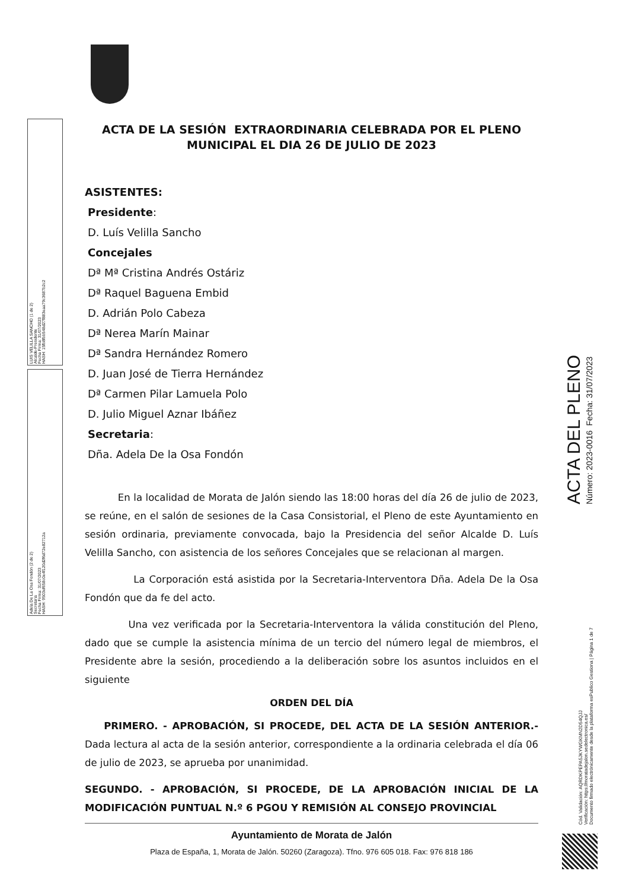LUIS VELILLA SANCHO (1 de 2)
Alcalde-Presidente
Fecha Firma: 31/07/2023
HASH: 15fb8fbb548d27f883eaa79c3687b2c2
Adela De La Osa Fondón (2 de 2)
Secretaria
Fecha Firma: 31/07/2023
HASH: 9503ef658c0e4f120d2f6d72e82712a
ACTA DEL PLENO
Número: 2023-0016 Fecha: 31/07/2023
Cód. Validación: AQRDKPEPA5JKYWGKMN2D54QJJ
Verificación: https://moratadejalon.sedelectronica.es/
Documento firmado electrónicamente desde la plataforma esPublico Gestiona | Página 1 de 7
ACTA DE LA SESIÓN EXTRAORDINARIA CELEBRADA POR EL PLENO MUNICIPAL EL DIA 26 DE JULIO DE 2023
ASISTENTES:
Presidente:
D. Luís Velilla Sancho
Concejales
Dª Mª Cristina Andrés Ostáriz
Dª Raquel Baguena Embid
D. Adrián Polo Cabeza
Dª Nerea Marín Mainar
Dª Sandra Hernández Romero
D. Juan José de Tierra Hernández
Dª Carmen Pilar Lamuela Polo
D. Julio Miguel Aznar Ibáñez
Secretaria:
Dña. Adela De la Osa Fondón
En la localidad de Morata de Jalón siendo las 18:00 horas del día 26 de julio de 2023, se reúne, en el salón de sesiones de la Casa Consistorial, el Pleno de este Ayuntamiento en sesión ordinaria, previamente convocada, bajo la Presidencia del señor Alcalde D. Luís Velilla Sancho, con asistencia de los señores Concejales que se relacionan al margen.
La Corporación está asistida por la Secretaria-Interventora Dña. Adela De la Osa Fondón que da fe del acto.
Una vez verificada por la Secretaria-Interventora la válida constitución del Pleno, dado que se cumple la asistencia mínima de un tercio del número legal de miembros, el Presidente abre la sesión, procediendo a la deliberación sobre los asuntos incluidos en el siguiente
ORDEN DEL DÍA
PRIMERO. - APROBACIÓN, SI PROCEDE, DEL ACTA DE LA SESIÓN ANTERIOR.- Dada lectura al acta de la sesión anterior, correspondiente a la ordinaria celebrada el día 06 de julio de 2023, se aprueba por unanimidad.
SEGUNDO. - APROBACIÓN, SI PROCEDE, DE LA APROBACIÓN INICIAL DE LA MODIFICACIÓN PUNTUAL N.º 6 PGOU Y REMISIÓN AL CONSEJO PROVINCIAL
Ayuntamiento de Morata de Jalón
Plaza de España, 1, Morata de Jalón. 50260 (Zaragoza). Tfno. 976 605 018. Fax: 976 818 186